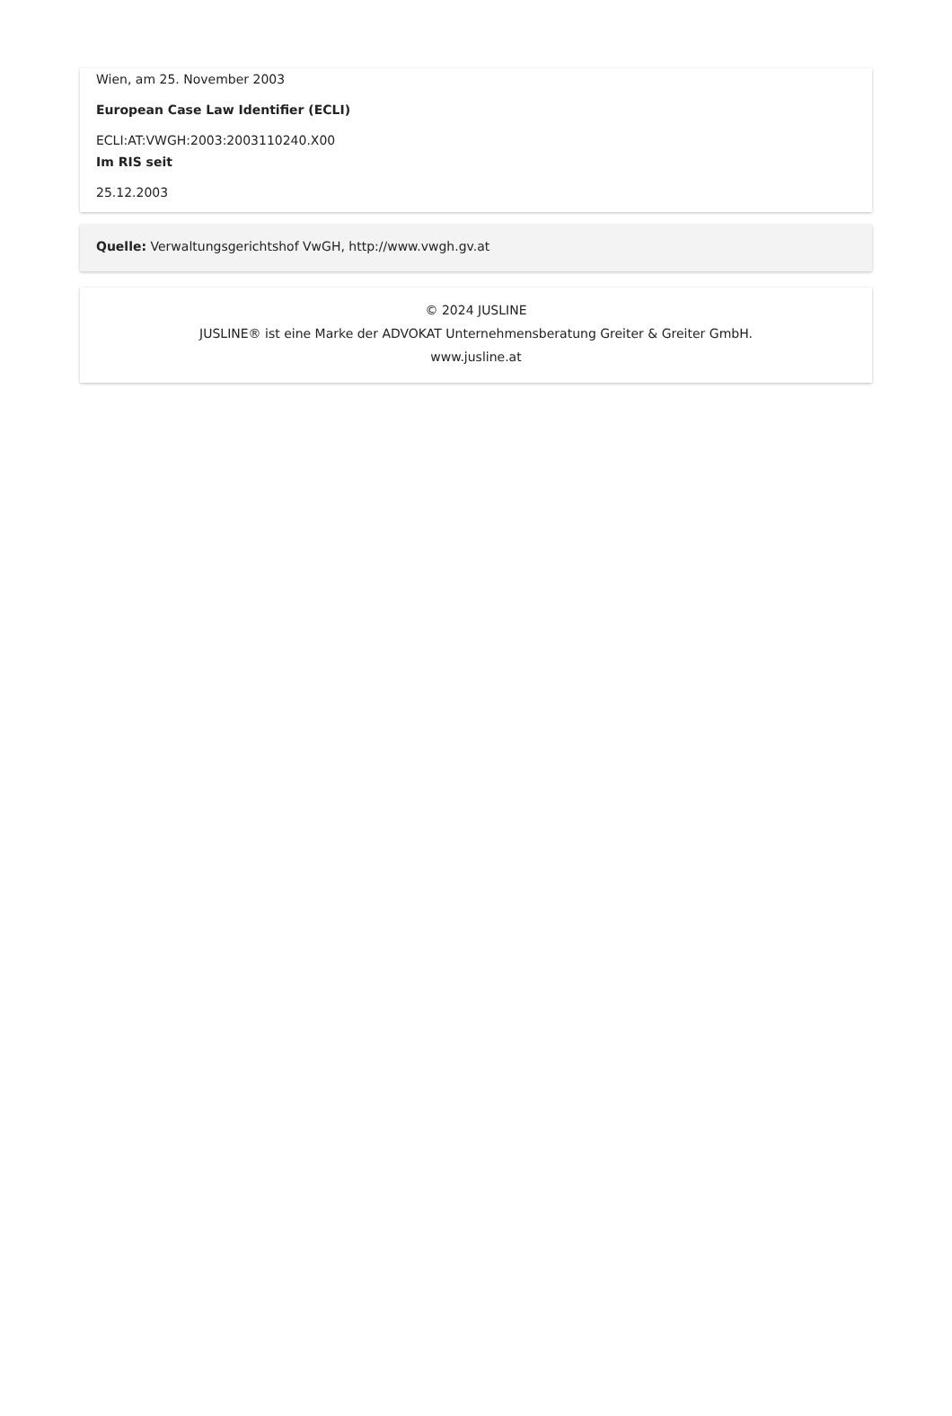Wien, am 25. November 2003
European Case Law Identifier (ECLI)
ECLI:AT:VWGH:2003:2003110240.X00
Im RIS seit
25.12.2003
Quelle: Verwaltungsgerichtshof VwGH, http://www.vwgh.gv.at
© 2024 JUSLINE
JUSLINE® ist eine Marke der ADVOKAT Unternehmensberatung Greiter & Greiter GmbH.
www.jusline.at